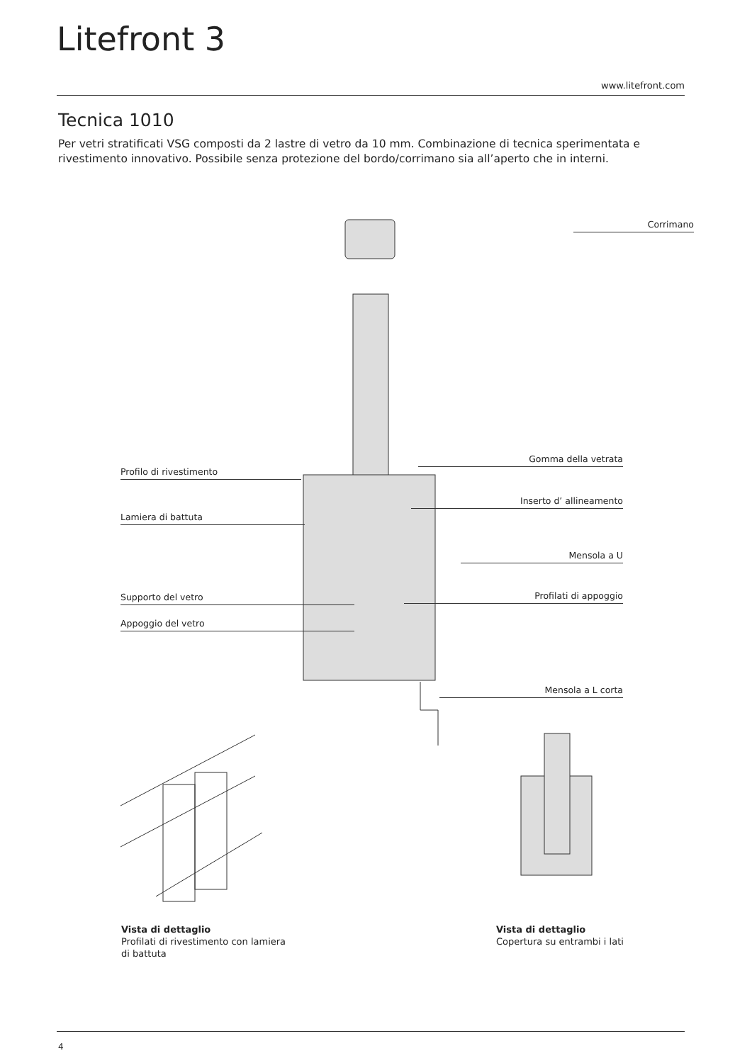Litefront 3
www.litefront.com
Tecnica 1010
Per vetri stratificati VSG composti da 2 lastre di vetro da 10 mm. Combinazione di tecnica sperimentata e rivestimento innovativo. Possibile senza protezione del bordo/corrimano sia all’aperto che in interni.
Corrimano
Gomma della vetrata
Profilo di rivestimento
Inserto d’ allineamento
Lamiera di battuta
Mensola a U
Supporto del vetro Profilati di appoggio
Appoggio del vetro
Mensola a L corta
Vista di dettaglio
Profilati di rivestimento con lamiera
di battuta
Vista di dettaglio
Copertura su entrambi i lati
4